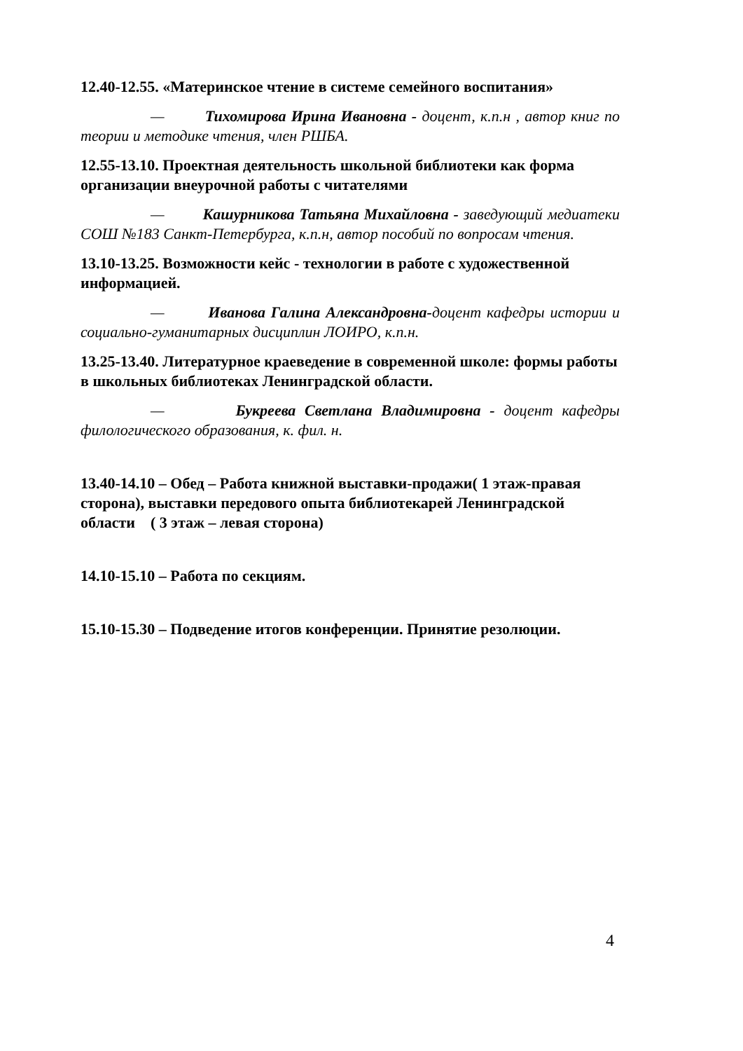12.40-12.55. «Материнское чтение в системе семейного воспитания»
— Тихомирова Ирина Ивановна - доцент, к.п.н , автор книг по теории и методике чтения, член РШБА.
12.55-13.10. Проектная деятельность школьной библиотеки как форма организации внеурочной работы с читателями
— Кашурникова Татьяна Михайловна - заведующий медиатеки СОШ №183 Санкт-Петербурга, к.п.н, автор пособий по вопросам чтения.
13.10-13.25. Возможности кейс - технологии в работе с художественной информацией.
— Иванова Галина Александровна-доцент кафедры истории и социально-гуманитарных дисциплин ЛОИРО, к.п.н.
13.25-13.40. Литературное краеведение в современной школе: формы работы в школьных библиотеках Ленинградской области.
— Букреева Светлана Владимировна - доцент кафедры филологического образования, к. фил. н.
13.40-14.10 – Обед – Работа книжной выставки-продажи( 1 этаж-правая сторона), выставки передового опыта библиотекарей Ленинградской области ( 3 этаж – левая сторона)
14.10-15.10 – Работа по секциям.
15.10-15.30 – Подведение итогов конференции. Принятие резолюции.
4